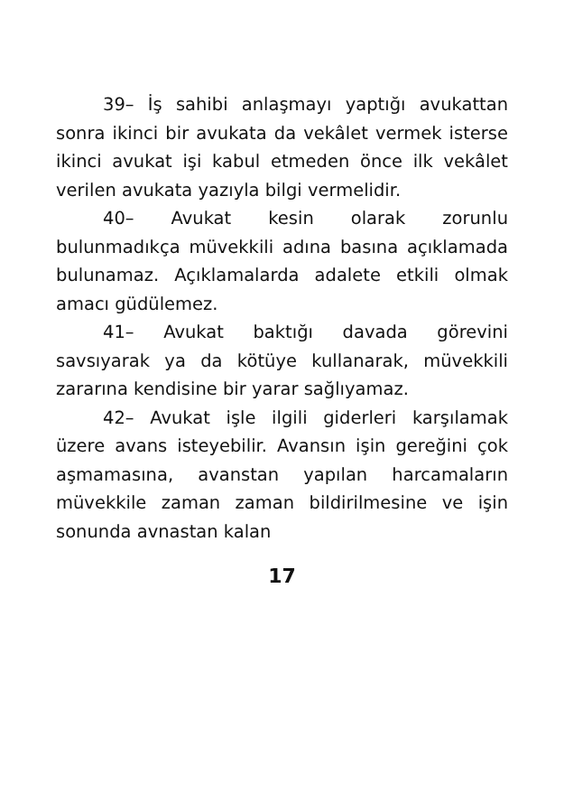39– İş sahibi anlaşmayı yaptığı avukattan sonra ikinci bir avukata da vekâlet vermek isterse ikinci avukat işi kabul etmeden önce ilk vekâlet verilen avukata yazıyla bilgi vermelidir.
40– Avukat kesin olarak zorunlu bulunmadıkça müvekkili adına basına açıklamada bulunamaz. Açıklamalarda adalete etkili olmak amacı güdülemez.
41– Avukat baktığı davada görevini savsıyarak ya da kötüye kullanarak, müvekkili zararına kendisine bir yarar sağlıyamaz.
42– Avukat işle ilgili giderleri karşılamak üzere avans isteyebilir. Avansın işin gereğini çok aşmamasına, avanstan yapılan harcamaların müvekkile zaman zaman bildirilmesine ve işin sonunda avnastan kalan
17